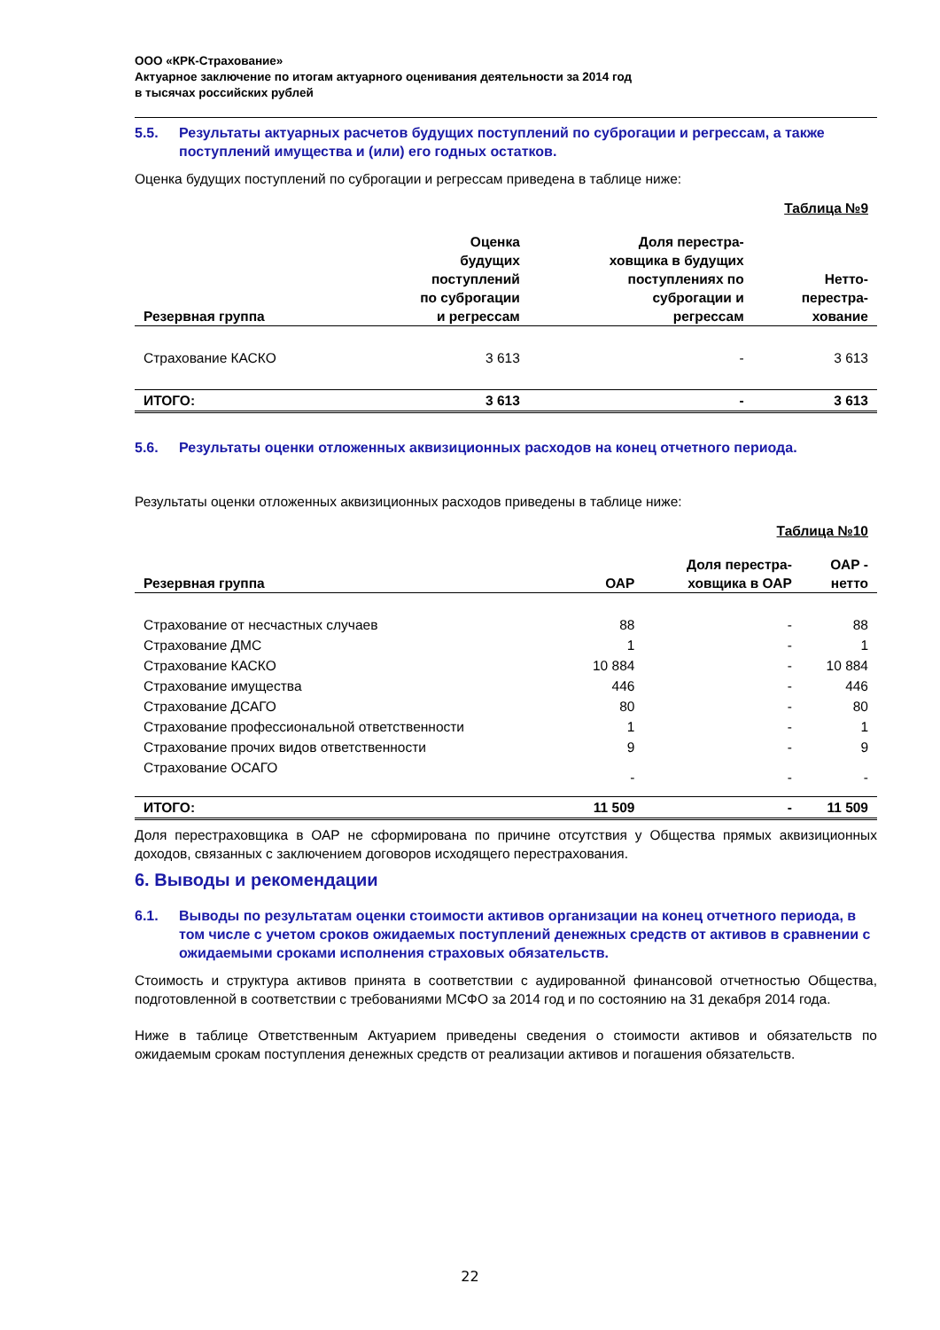ООО «КРК-Страхование»
Актуарное заключение по итогам актуарного оценивания деятельности за 2014 год
в тысячах российских рублей
5.5. Результаты актуарных расчетов будущих поступлений по суброгации и регрессам, а также поступлений имущества и (или) его годных остатков.
Оценка будущих поступлений по суброгации и регрессам приведена в таблице ниже:
Таблица №9
| Резервная группа | Оценка будущих поступлений по суброгации и регрессам | Доля перестра- ховщика в будущих поступлениях по суброгации и регрессам | Нетто- перестра- хование |
| --- | --- | --- | --- |
| Страхование КАСКО | 3 613 | - | 3 613 |
| ИТОГО: | 3 613 | - | 3 613 |
5.6. Результаты оценки отложенных аквизиционных расходов на конец отчетного периода.
Результаты оценки отложенных аквизиционных расходов приведены в таблице ниже:
Таблица №10
| Резервная группа | ОАР | Доля перестра- ховщика в ОАР | ОАР - нетто |
| --- | --- | --- | --- |
| Страхование от несчастных случаев | 88 | - | 88 |
| Страхование ДМС | 1 | - | 1 |
| Страхование КАСКО | 10 884 | - | 10 884 |
| Страхование имущества | 446 | - | 446 |
| Страхование ДСАГО | 80 | - | 80 |
| Страхование профессиональной ответственности | 1 | - | 1 |
| Страхование прочих видов ответственности | 9 | - | 9 |
| Страхование ОСАГО | - | - | - |
| ИТОГО: | 11 509 | - | 11 509 |
Доля перестраховщика в ОАР не сформирована по причине отсутствия у Общества прямых аквизиционных доходов, связанных с заключением договоров исходящего перестрахования.
6. Выводы и рекомендации
6.1. Выводы по результатам оценки стоимости активов организации на конец отчетного периода, в том числе с учетом сроков ожидаемых поступлений денежных средств от активов в сравнении с ожидаемыми сроками исполнения страховых обязательств.
Стоимость и структура активов принята в соответствии с аудированной финансовой отчетностью Общества, подготовленной в соответствии с требованиями МСФО за 2014 год и по состоянию на 31 декабря 2014 года.
Ниже в таблице Ответственным Актуарием приведены сведения о стоимости активов и обязательств по ожидаемым срокам поступления денежных средств от реализации активов и погашения обязательств.
22